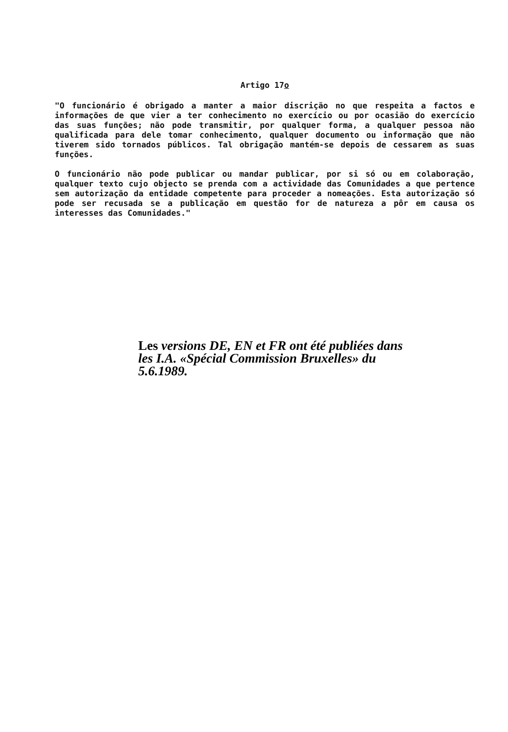Artigo 17o
"O funcionário é obrigado a manter a maior discrição no que respeita a factos e informações de que vier a ter conhecimento no exercício ou por ocasião do exercício das suas funções; não pode transmitir, por qualquer forma, a qualquer pessoa não qualificada para dele tomar conhecimento, qualquer documento ou informação que não tiverem sido tornados públicos. Tal obrigação mantém-se depois de cessarem as suas funções.
O funcionário não pode publicar ou mandar publicar, por si só ou em colaboração, qualquer texto cujo objecto se prenda com a actividade das Comunidades a que pertence sem autorização da entidade competente para proceder a nomeações. Esta autorização só pode ser recusada se a publicação em questão for de natureza a pôr em causa os interesses das Comunidades."
Les versions DE, EN et FR ont été publiées dans les I.A. «Spécial Commission Bruxelles» du 5.6.1989.